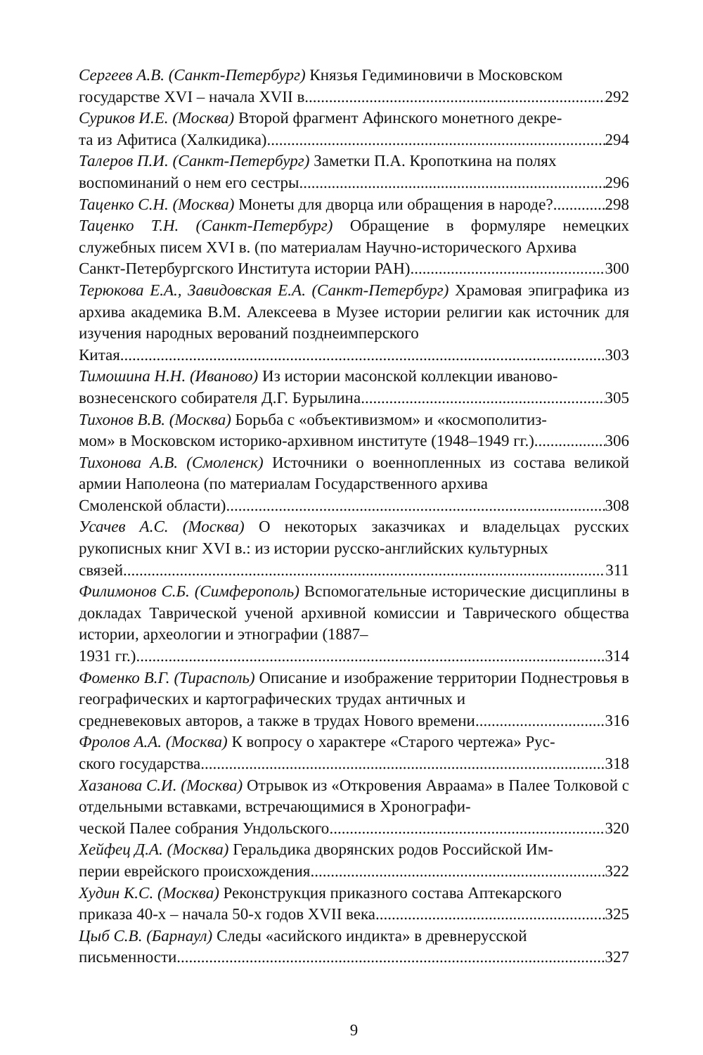Сергеев А.В. (Санкт-Петербург) Князья Гедиминовичи в Московском
государстве XVI – начала XVII в. 292
Суриков И.Е. (Москва) Второй фрагмент Афинского монетного декре-
та из Афитиса (Халкидика) 294
Талеров П.И. (Санкт-Петербург) Заметки П.А. Кропоткина на полях
воспоминаний о нем его сестры 296
Таценко С.Н. (Москва) Монеты для дворца или обращения в народе? 298
Таценко Т.Н. (Санкт-Петербург) Обращение в формуляре немецких служебных писем XVI в. (по материалам Научно-исторического Архива
Санкт-Петербургского Института истории РАН) 300
Терюкова Е.А., Завидовская Е.А. (Санкт-Петербург) Храмовая эпиграфика из архива академика В.М. Алексеева в Музее истории религии как источник для изучения народных верований позднеимперского
Китая 303
Тимошина Н.Н. (Иваново) Из истории масонской коллекции иваново-
вознесенского собирателя Д.Г. Бурылина 305
Тихонов В.В. (Москва) Борьба с «объективизмом» и «космополитиз-
мом» в Московском историко-архивном институте (1948–1949 гг.) 306
Тихонова А.В. (Смоленск) Источники о военнопленных из состава великой армии Наполеона (по материалам Государственного архива
Смоленской области) 308
Усачев А.С. (Москва) О некоторых заказчиках и владельцах русских рукописных книг XVI в.: из истории русско-английских культурных
связей 311
Филимонов С.Б. (Симферополь) Вспомогательные исторические дисциплины в докладах Таврической ученой архивной комиссии и Таврического общества истории, археологии и этнографии (1887–
1931 гг.) 314
Фоменко В.Г. (Тирасполь) Описание и изображение территории Поднестровья в географических и картографических трудах античных и
средневековых авторов, а также в трудах Нового времени 316
Фролов А.А. (Москва) К вопросу о характере «Старого чертежа» Рус-
ского государства 318
Хазанова С.И. (Москва) Отрывок из «Откровения Авраама» в Палее Толковой с отдельными вставками, встречающимися в Хронографи-
ческой Палее собрания Ундольского 320
Хейфец Д.А. (Москва) Геральдика дворянских родов Российской Им-
перии еврейского происхождения 322
Худин К.С. (Москва) Реконструкция приказного состава Аптекарского
приказа 40-х – начала 50-х годов XVII века 325
Цыб С.В. (Барнаул) Следы «асийского индикта» в древнерусской
письменности 327
9